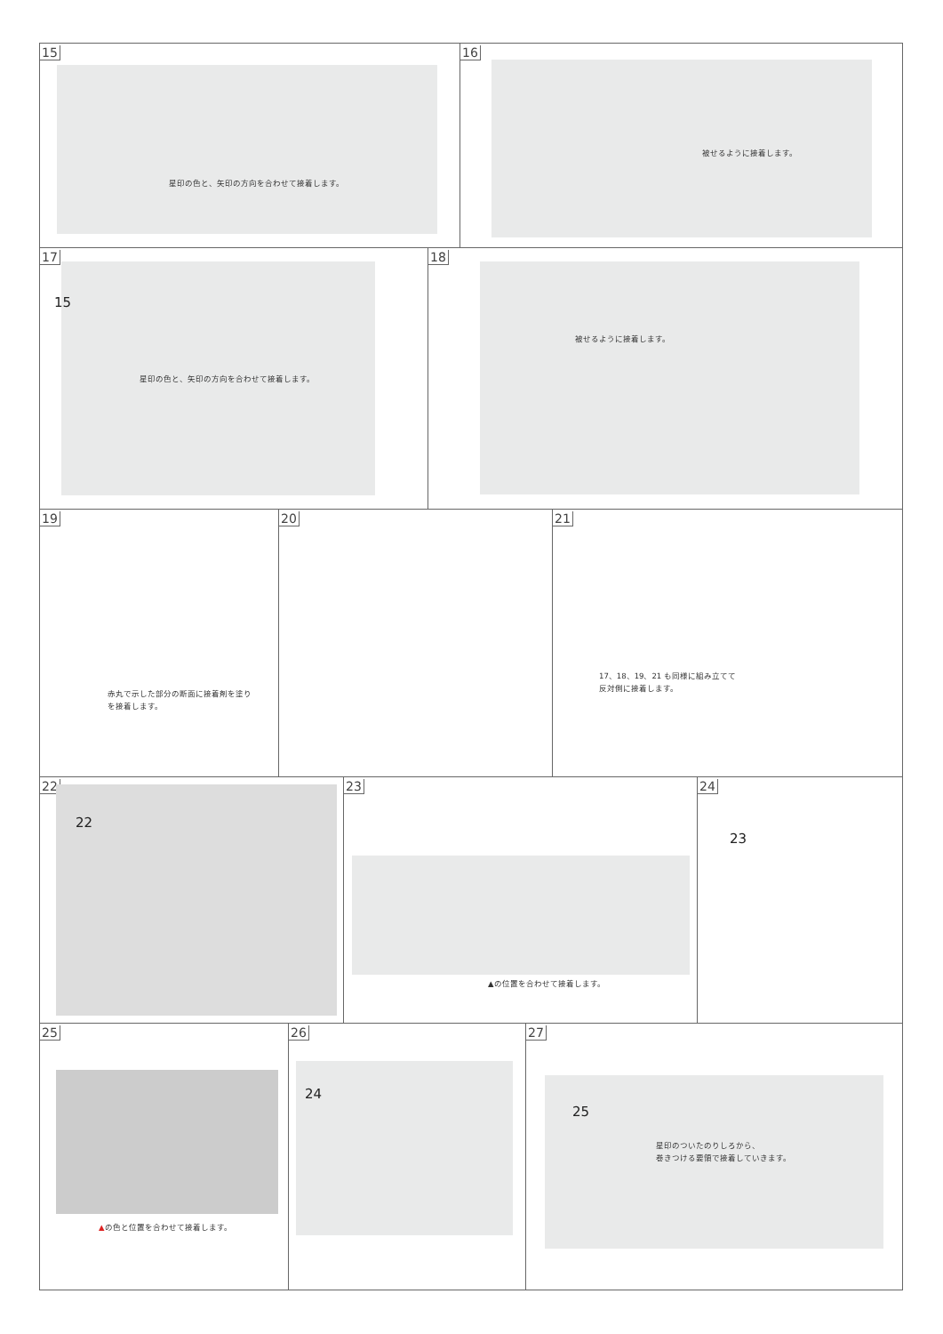15
星印の色と、矢印の方向を合わせて接着します。
16
被せるように接着します。
17
15
星印の色と、矢印の方向を合わせて接着します。
18
被せるように接着します。
19
赤丸で示した部分の断面に接着剤を塗り
を接着します。
20 21
17、18、19、21 も同様に組み立てて
反対側に接着します。
22
22
23
▲の位置を合わせて接着します。
24
23
25
▲の色と位置を合わせて接着します。
26
24
27
25
星印のついたのりしろから、
巻きつける要領で接着していきます。